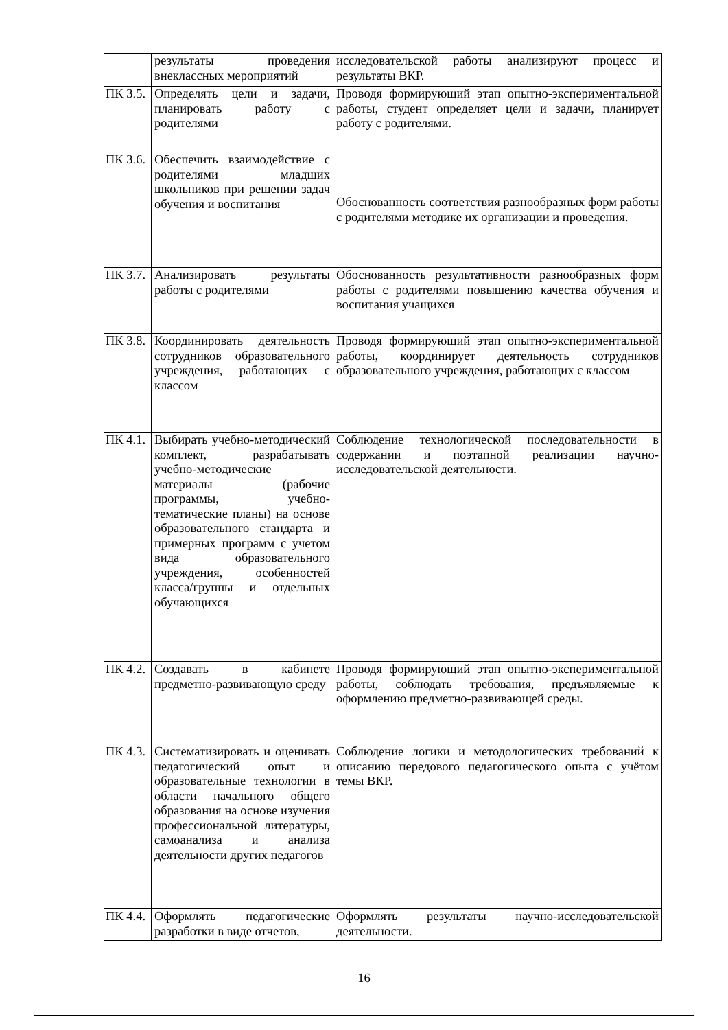| | результаты проведения внеклассных мероприятий | исследовательской работы анализируют процесс и результаты ВКР. |
| ПК 3.5. | Определять цели и задачи, планировать работу с родителями | Проводя формирующий этап опытно-экспериментальной работы, студент определяет цели и задачи, планирует работу с родителями. |
| ПК 3.6. | Обеспечить взаимодействие с родителями младших школьников при решении задач обучения и воспитания | Обоснованность соответствия разнообразных форм работы с родителями методике их организации и проведения. |
| ПК 3.7. | Анализировать результаты работы с родителями | Обоснованность результативности разнообразных форм работы с родителями повышению качества обучения и воспитания учащихся |
| ПК 3.8. | Координировать деятельность сотрудников образовательного учреждения, работающих с классом | Проводя формирующий этап опытно-экспериментальной работы, координирует деятельность сотрудников образовательного учреждения, работающих с классом |
| ПК 4.1. | Выбирать учебно-методический комплект, разрабатывать учебно-методические материалы (рабочие программы, учебно-тематические планы) на основе образовательного стандарта и примерных программ с учетом вида образовательного учреждения, особенностей класса/группы и отдельных обучающихся | Соблюдение технологической последовательности в содержании и поэтапной реализации научно-исследовательской деятельности. |
| ПК 4.2. | Создавать в кабинете предметно-развивающую среду | Проводя формирующий этап опытно-экспериментальной работы, соблюдать требования, предъявляемые к оформлению предметно-развивающей среды. |
| ПК 4.3. | Систематизировать и оценивать педагогический опыт и образовательные технологии в области начального общего образования на основе изучения профессиональной литературы, самоанализа и анализа деятельности других педагогов | Соблюдение логики и методологических требований к описанию передового педагогического опыта с учётом темы ВКР. |
| ПК 4.4. | Оформлять педагогические разработки в виде отчетов, | Оформлять результаты научно-исследовательской деятельности. |
16